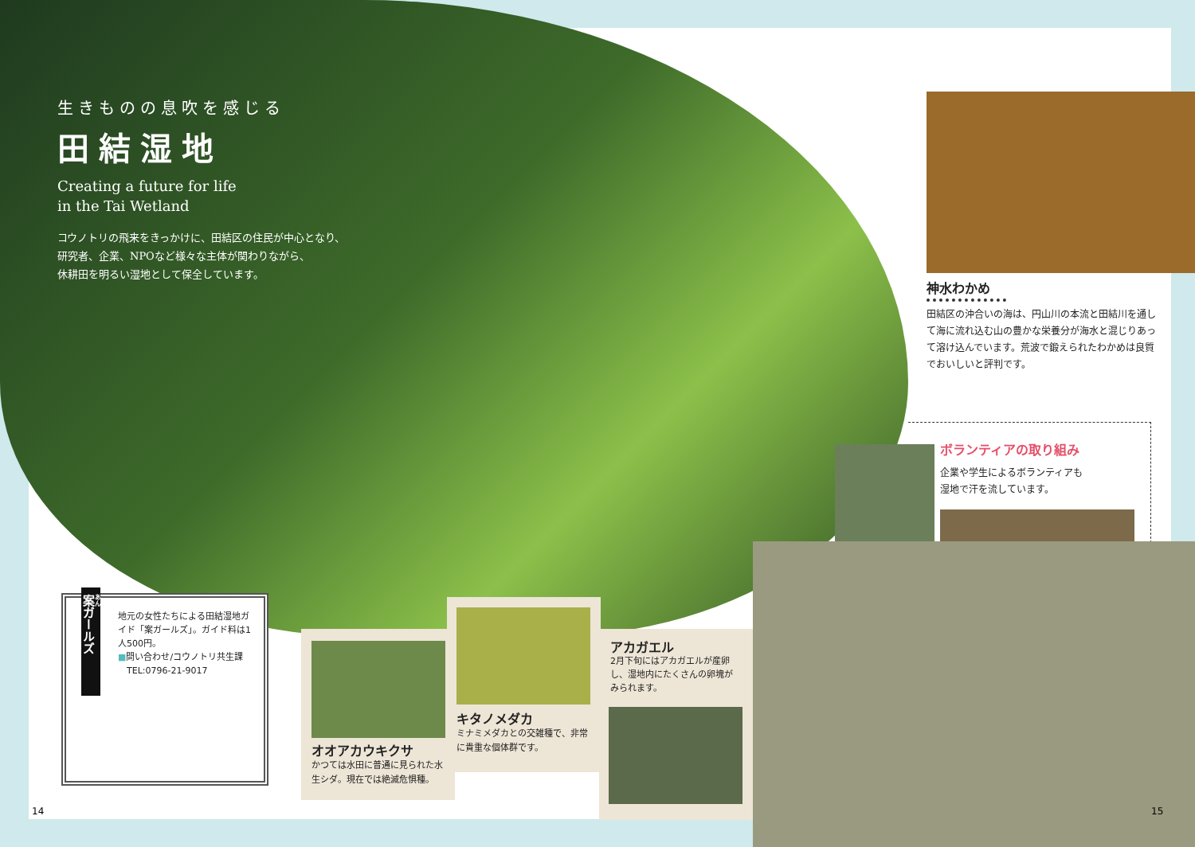生きものの息吹を感じる
田結湿地
Creating a future for life
in the Tai Wetland
コウノトリの飛来をきっかけに、田結区の住民が中心となり、
研究者、企業、NPOなど様々な主体が関わりながら、
休耕田を明るい湿地として保全しています。
神水わかめ
田結区の沖合いの海は、円山川の本流と田結川を通して海に流れ込む山の豊かな栄養分が海水と混じりあって溶け込んでいます。荒波で鍛えられたわかめは良質でおいしいと評判です。
ボランティアの取り組み
企業や学生によるボランティアも
湿地で汗を流しています。
案ガールズ
地元の女性たちによる田結湿地ガイド「案ガールズ」。ガイド料は1人500円。
■問い合わせ/コウノトリ共生課
　TEL:0796-21-9017
オオアカウキクサ
かつては水田に普通に見られた水生シダ。現在では絶滅危惧種。
キタノメダカ
ミナミメダカとの交雑種で、非常に貴重な個体群です。
アカガエル
2月下旬にはアカガエルが産卵し、湿地内にたくさんの卵塊がみられます。
14 15